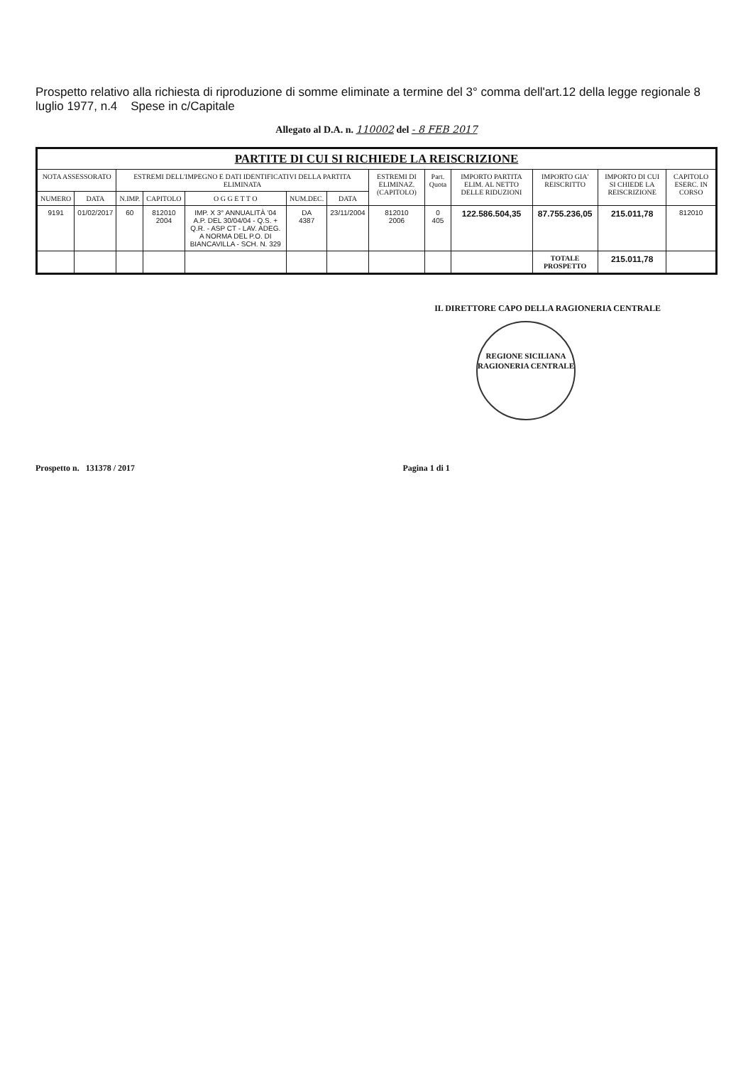Prospetto relativo alla richiesta di riproduzione di somme eliminate a termine del 3° comma dell'art.12 della legge regionale 8 luglio 1977, n.4 Spese in c/Capitale
Allegato al D.A. n. 110002 del - 8 FEB 2017
| PARTITE DI CUI SI RICHIEDE LA REISCRIZIONE | | | | | | | | | | | | |
| --- | --- | --- | --- | --- | --- | --- | --- | --- | --- | --- | --- | --- |
| NOTA ASSESSORATO | | ESTREMI DELL'IMPEGNO E DATI IDENTIFICATIVI DELLA PARTITA ELIMINATA | | | | | ESTREMI DI ELIMINAZ. (CAPITOLO) | Part. Quota | IMPORTO PARTITA ELIM. AL NETTO DELLE RIDUZIONI | IMPORTO GIA' REISCRITTO | IMPORTO DI CUI SI CHIEDE LA REISCRIZIONE | CAPITOLO ESERC. IN CORSO |
| NUMERO | DATA | N.IMP. | CAPITOLO | O G G E T T O | NUM.DEC. | DATA | | | | | | |
| 9191 | 01/02/2017 | 60 | 812010 2004 | IMP. X 3° ANNUALITÀ '04 A.P. DEL 30/04/04 - Q.S. + Q.R. - ASP CT - LAV. ADEG. A NORMA DEL P.O. DI BIANCAVILLA - SCH. N. 329 | DA 4387 | 23/11/2004 | 812010 2006 | 0 405 | 122.586.504,35 | 87.755.236,05 | 215.011,78 | 812010 |
| | | | | | | | | | | TOTALE PROSPETTO | 215.011,78 | |
IL DIRETTORE CAPO DELLA RAGIONERIA CENTRALE
REGIONE SICILIANA
RAGIONERIA CENTRALE
Prospetto n. 131378 / 2017 Pagina 1 di 1